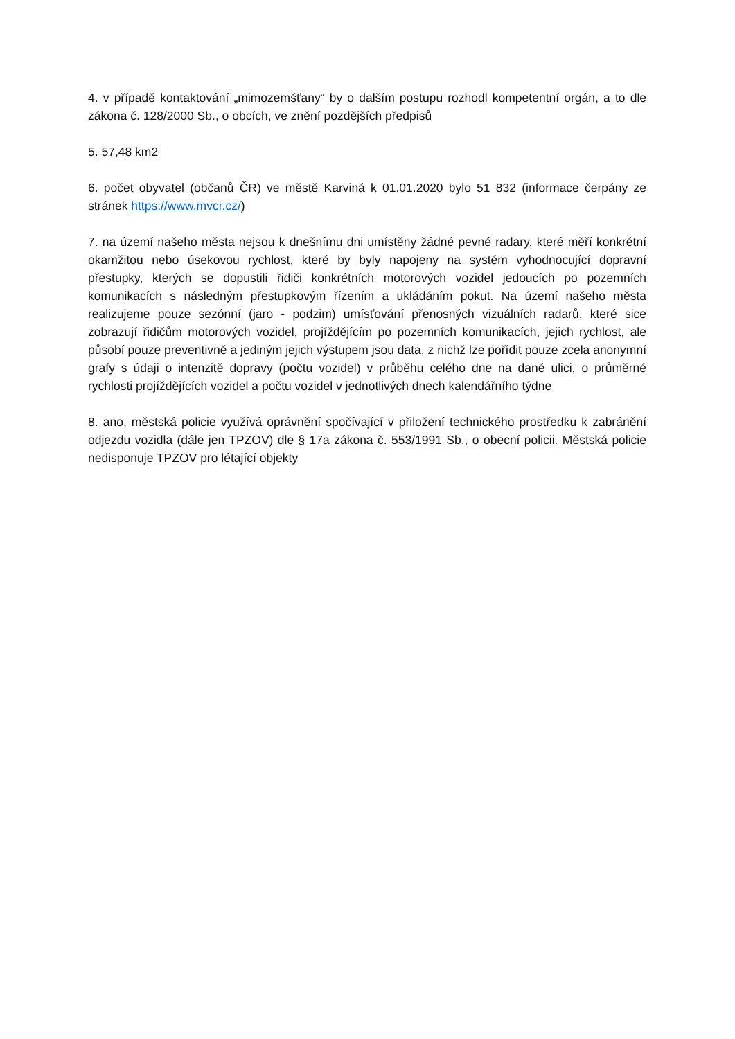4. v případě kontaktování „mimozemšťany“ by o dalším postupu rozhodl kompetentní orgán, a to dle zákona č. 128/2000 Sb., o obcích, ve znění pozdějších předpisů
5. 57,48 km2
6. počet obyvatel (občanů ČR) ve městě Karviná k 01.01.2020 bylo 51 832 (informace čerpány ze stránek https://www.mvcr.cz/)
7. na území našeho města nejsou k dnešnímu dni umístěny žádné pevné radary, které měří konkrétní okamžitou nebo úsekovou rychlost, které by byly napojeny na systém vyhodnocující dopravní přestupky, kterých se dopustili řidiči konkrétních motorových vozidel jedoucích po pozemních komunikacích s následným přestupkovým řízením a ukládáním pokut. Na území našeho města realizujeme pouze sezónní (jaro - podzim) umísťování přenosných vizuálních radarů, které sice zobrazují řidičům motorových vozidel, projíždějícím po pozemních komunikacích, jejich rychlost, ale působí pouze preventivně a jediným jejich výstupem jsou data, z nichž lze pořídit pouze zcela anonymní grafy s údaji o intenzitě dopravy (počtu vozidel) v průběhu celého dne na dané ulici, o průměrné rychlosti projíždějících vozidel a počtu vozidel v jednotlivých dnech kalendářního týdne
8. ano, městská policie využívá oprávnění spočívající v přiložení technického prostředku k zabránění odjezdu vozidla (dále jen TPZOV) dle § 17a zákona č. 553/1991 Sb., o obecní policii. Městská policie nedisponuje TPZOV pro létající objekty